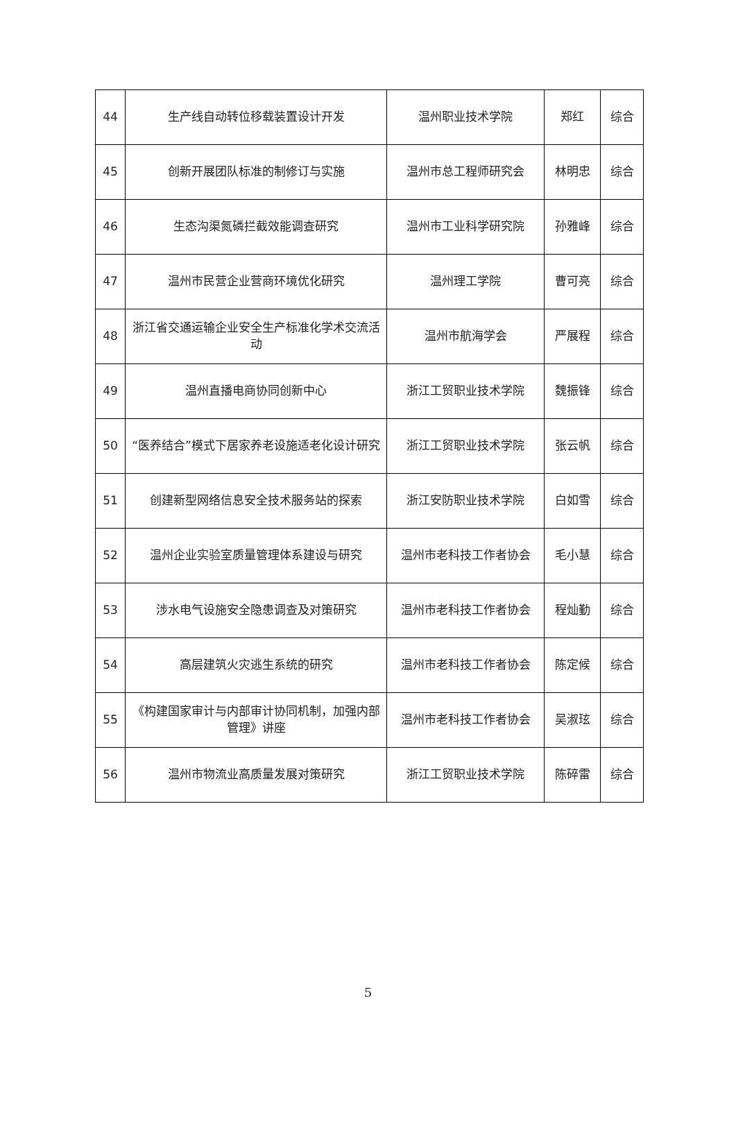| 44 | 生产线自动转位移载装置设计开发 | 温州职业技术学院 | 郑红 | 综合 |
| 45 | 创新开展团队标准的制修订与实施 | 温州市总工程师研究会 | 林明忠 | 综合 |
| 46 | 生态沟渠氮磷拦截效能调查研究 | 温州市工业科学研究院 | 孙雅峰 | 综合 |
| 47 | 温州市民营企业营商环境优化研究 | 温州理工学院 | 曹可亮 | 综合 |
| 48 | 浙江省交通运输企业安全生产标准化学术交流活动 | 温州市航海学会 | 严展程 | 综合 |
| 49 | 温州直播电商协同创新中心 | 浙江工贸职业技术学院 | 魏振锋 | 综合 |
| 50 | “医养结合”模式下居家养老设施适老化设计研究 | 浙江工贸职业技术学院 | 张云帆 | 综合 |
| 51 | 创建新型网络信息安全技术服务站的探索 | 浙江安防职业技术学院 | 白如雪 | 综合 |
| 52 | 温州企业实验室质量管理体系建设与研究 | 温州市老科技工作者协会 | 毛小慧 | 综合 |
| 53 | 涉水电气设施安全隐患调查及对策研究 | 温州市老科技工作者协会 | 程灿勤 | 综合 |
| 54 | 高层建筑火灾逃生系统的研究 | 温州市老科技工作者协会 | 陈定候 | 综合 |
| 55 | 《构建国家审计与内部审计协同机制，加强内部管理》讲座 | 温州市老科技工作者协会 | 吴淑玹 | 综合 |
| 56 | 温州市物流业高质量发展对策研究 | 浙江工贸职业技术学院 | 陈碎雷 | 综合 |
5